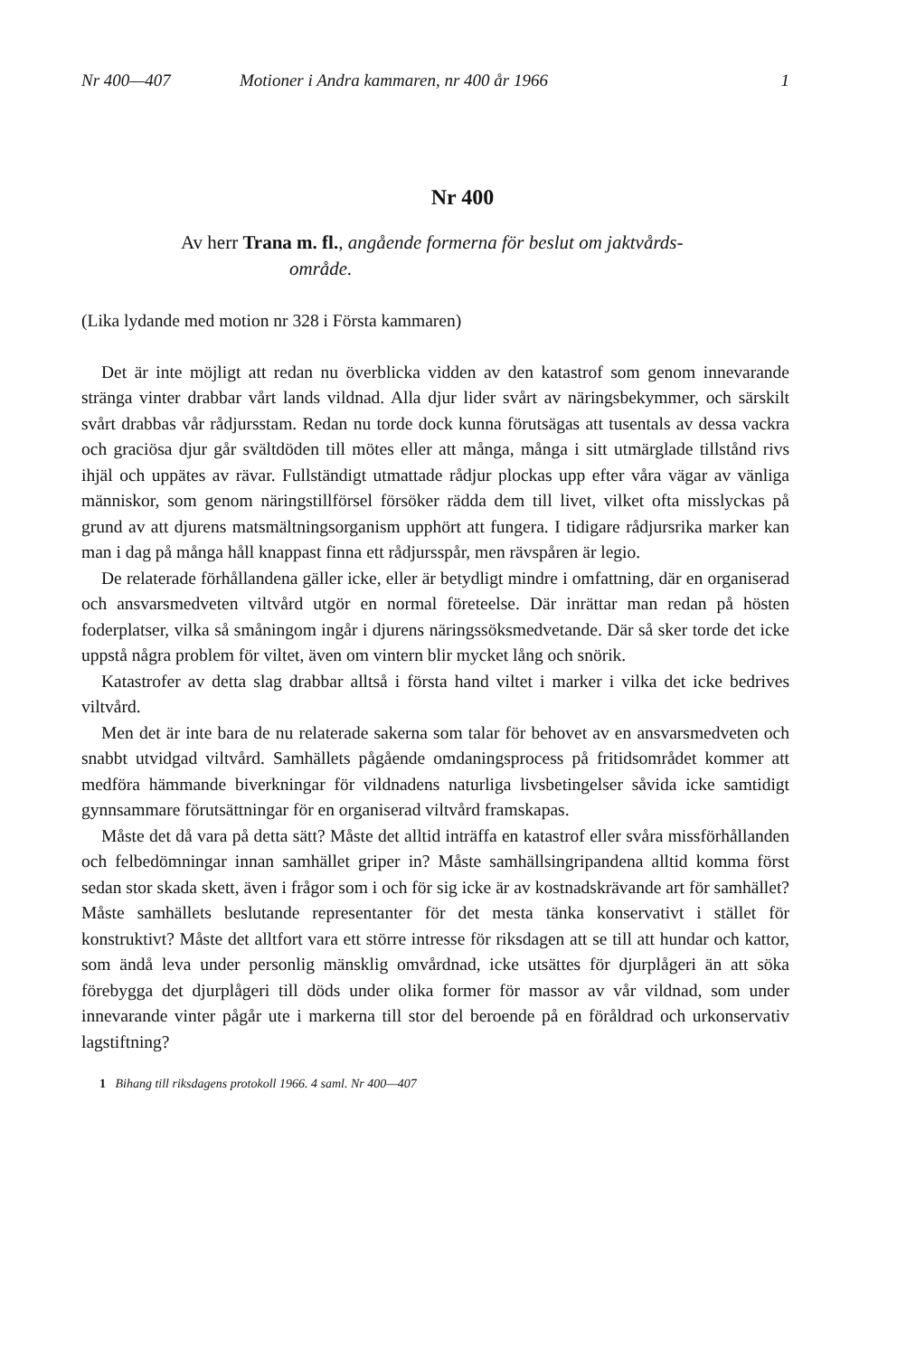Nr 400—407 Motioner i Andra kammaren, nr 400 år 1966 1
Nr 400
Av herr Trana m. fl., angående formerna för beslut om jaktvårds-
område.
(Lika lydande med motion nr 328 i Första kammaren)
Det är inte möjligt att redan nu överblicka vidden av den katastrof som genom innevarande stränga vinter drabbar vårt lands vildnad. Alla djur lider svårt av näringsbekymmer, och särskilt svårt drabbas vår rådjursstam. Redan nu torde dock kunna förutsägas att tusentals av dessa vackra och graciösa djur går svältdöden till mötes eller att många, många i sitt utmärglade tillstånd rivs ihjäl och uppätes av rävar. Fullständigt utmattade rådjur plockas upp efter våra vägar av vänliga människor, som genom näringstillförsel försöker rädda dem till livet, vilket ofta misslyckas på grund av att djurens matsmältningsorganism upphört att fungera. I tidigare rådjursrika marker kan man i dag på många håll knappast finna ett rådjursspår, men rävspåren är legio.
De relaterade förhållandena gäller icke, eller är betydligt mindre i omfattning, där en organiserad och ansvarsmedveten viltvård utgör en normal företeelse. Där inrättar man redan på hösten foderplatser, vilka så småningom ingår i djurens näringssöksmedvetande. Där så sker torde det icke uppstå några problem för viltet, även om vintern blir mycket lång och snörik.
Katastrofer av detta slag drabbar alltså i första hand viltet i marker i vilka det icke bedrives viltvård.
Men det är inte bara de nu relaterade sakerna som talar för behovet av en ansvarsmedveten och snabbt utvidgad viltvård. Samhällets pågående omdaningsprocess på fritidsområdet kommer att medföra hämmande biverkningar för vildnadens naturliga livsbetingelser såvida icke samtidigt gynnsammare förutsättningar för en organiserad viltvård framskapas.
Måste det då vara på detta sätt? Måste det alltid inträffa en katastrof eller svåra missförhållanden och felbedömningar innan samhället griper in? Måste samhällsingripandena alltid komma först sedan stor skada skett, även i frågor som i och för sig icke är av kostnadskrävande art för samhället? Måste samhällets beslutande representanter för det mesta tänka konservativt i stället för konstruktivt? Måste det alltfort vara ett större intresse för riksdagen att se till att hundar och kattor, som ändå leva under personlig mänsklig omvårdnad, icke utsättes för djurplågeri än att söka förebygga det djurplågeri till döds under olika former för massor av vår vildnad, som under innevarande vinter pågår ute i markerna till stor del beroende på en föråldrad och urkonservativ lagstiftning?
1 Bihang till riksdagens protokoll 1966. 4 saml. Nr 400—407